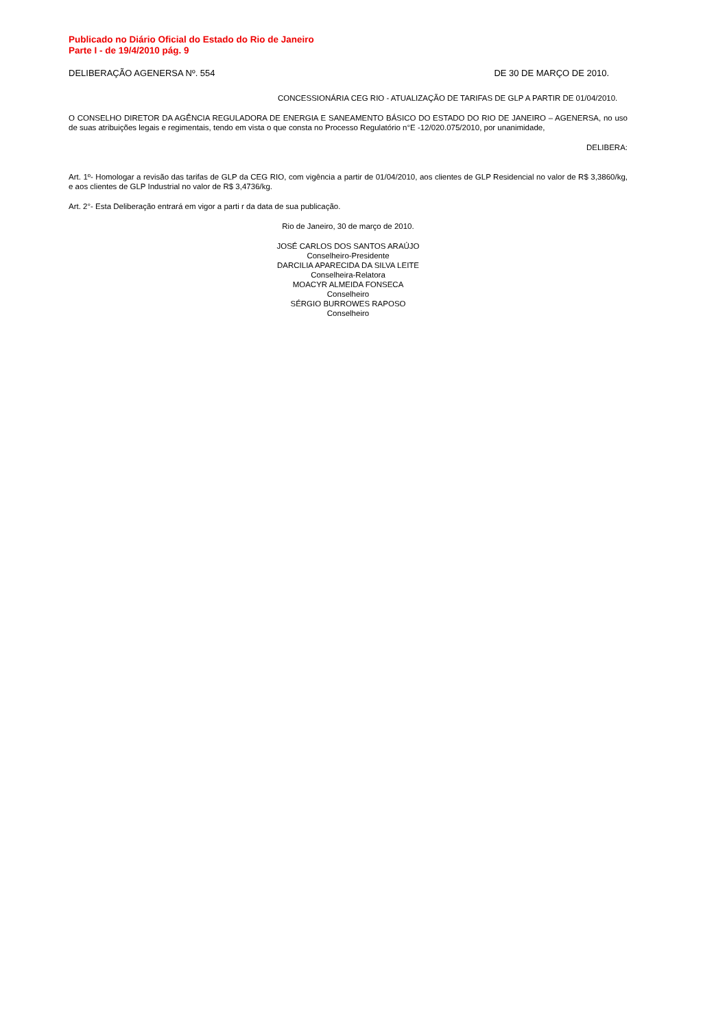Publicado no Diário Oficial do Estado do Rio de Janeiro
Parte I - de 19/4/2010 pág. 9
DELIBERAÇÃO AGENERSA Nº. 554 DE 30 DE MARÇO DE 2010.
CONCESSIONÁRIA CEG RIO - ATUALIZAÇÃO DE TARIFAS DE GLP A PARTIR DE 01/04/2010.
O CONSELHO DIRETOR DA AGÊNCIA REGULADORA DE ENERGIA E SANEAMENTO BÁSICO DO ESTADO DO RIO DE JANEIRO – AGENERSA, no uso de suas atribuições legais e regimentais, tendo em vista o que consta no Processo Regulatório n°E -12/020.075/2010, por unanimidade,
DELIBERA:
Art. 1º- Homologar a revisão das tarifas de GLP da CEG RIO, com vigência a partir de 01/04/2010, aos clientes de GLP Residencial no valor de R$ 3,3860/kg, e aos clientes de GLP Industrial no valor de R$ 3,4736/kg.
Art. 2°- Esta Deliberação entrará em vigor a parti r da data de sua publicação.
Rio de Janeiro, 30 de março de 2010.
JOSÉ CARLOS DOS SANTOS ARAÚJO
Conselheiro-Presidente
DARCILIA APARECIDA DA SILVA LEITE
Conselheira-Relatora
MOACYR ALMEIDA FONSECA
Conselheiro
SÉRGIO BURROWES RAPOSO
Conselheiro